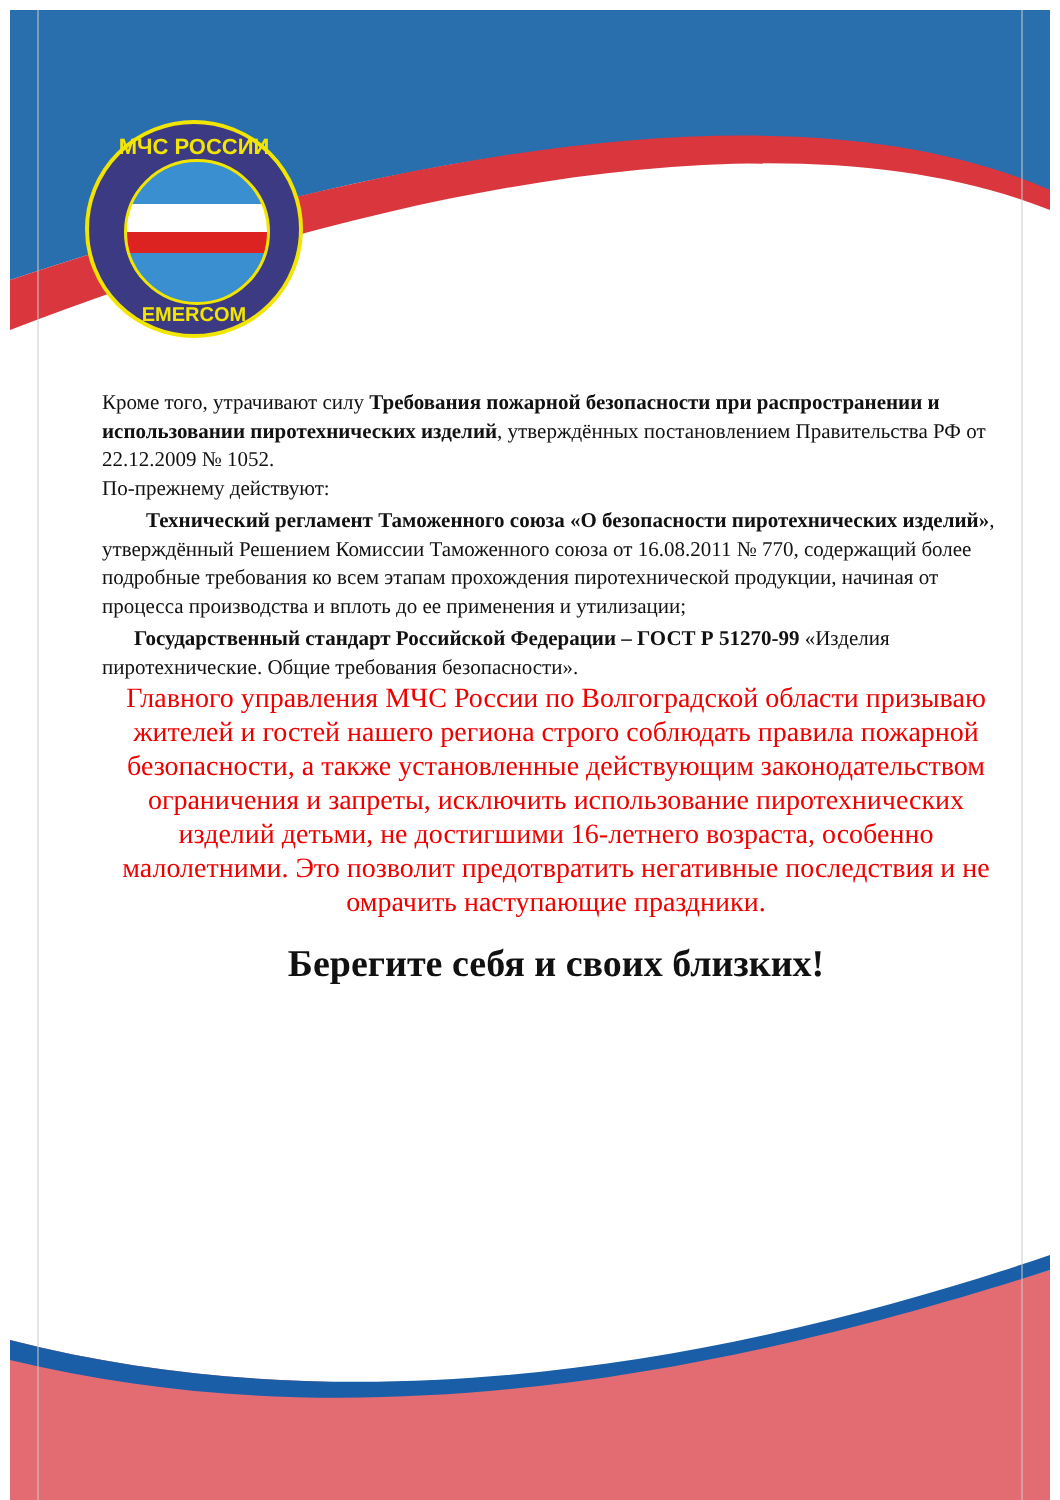МЧС РОССИИ
EMERCOM
Кроме того, утрачивают силу Требования пожарной безопасности при распространении и использовании пиротехнических изделий, утверждённых постановлением Правительства РФ от 22.12.2009 № 1052.
По-прежнему действуют:
Технический регламент Таможенного союза «О безопасности пиротехнических изделий», утверждённый Решением Комиссии Таможенного союза от 16.08.2011 № 770, содержащий более подробные требования ко всем этапам прохождения пиротехнической продукции, начиная от процесса производства и вплоть до ее применения и утилизации;
Государственный стандарт Российской Федерации – ГОСТ Р 51270-99 «Изделия пиротехнические. Общие требования безопасности».
Главного управления МЧС России по Волгоградской области призываю жителей и гостей нашего региона строго соблюдать правила пожарной безопасности, а также установленные действующим законодательством ограничения и запреты, исключить использование пиротехнических изделий детьми, не достигшими 16-летнего возраста, особенно малолетними. Это позволит предотвратить негативные последствия и не омрачить наступающие праздники.
Берегите себя и своих близких!